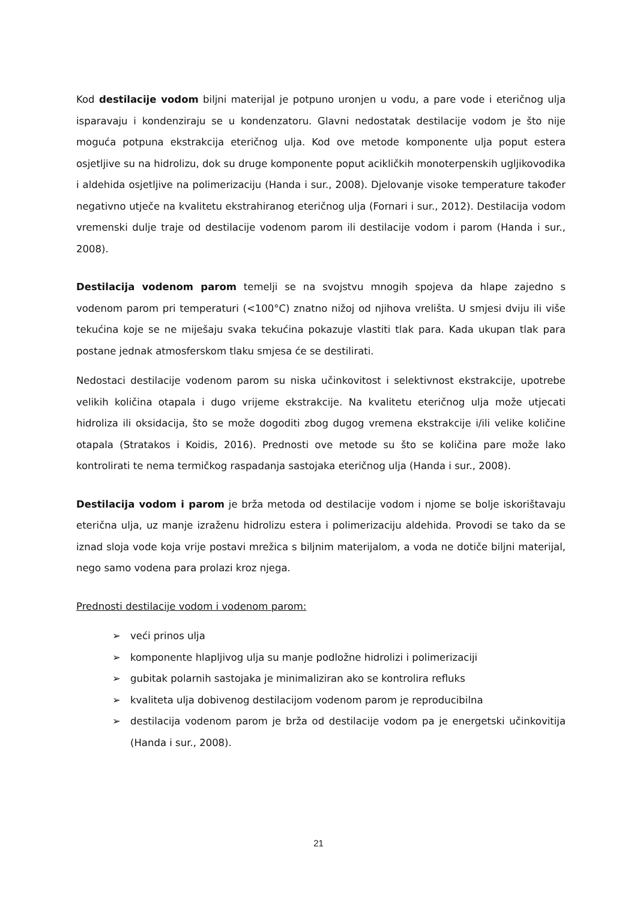Kod destilacije vodom biljni materijal je potpuno uronjen u vodu, a pare vode i eteričnog ulja isparavaju i kondenziraju se u kondenzatoru. Glavni nedostatak destilacije vodom je što nije moguća potpuna ekstrakcija eteričnog ulja. Kod ove metode komponente ulja poput estera osjetljive su na hidrolizu, dok su druge komponente poput acikličkih monoterpenskih ugljikovodika i aldehida osjetljive na polimerizaciju (Handa i sur., 2008). Djelovanje visoke temperature također negativno utječe na kvalitetu ekstrahiranog eteričnog ulja (Fornari i sur., 2012). Destilacija vodom vremenski dulje traje od destilacije vodenom parom ili destilacije vodom i parom (Handa i sur., 2008).
Destilacija vodenom parom temelji se na svojstvu mnogih spojeva da hlape zajedno s vodenom parom pri temperaturi (<100°C) znatno nižoj od njihova vrelišta. U smjesi dviju ili više tekućina koje se ne miješaju svaka tekućina pokazuje vlastiti tlak para. Kada ukupan tlak para postane jednak atmosferskom tlaku smjesa će se destilirati.
Nedostaci destilacije vodenom parom su niska učinkovitost i selektivnost ekstrakcije, upotrebe velikih količina otapala i dugo vrijeme ekstrakcije. Na kvalitetu eteričnog ulja može utjecati hidroliza ili oksidacija, što se može dogoditi zbog dugog vremena ekstrakcije i/ili velike količine otapala (Stratakos i Koidis, 2016). Prednosti ove metode su što se količina pare može lako kontrolirati te nema termičkog raspadanja sastojaka eteričnog ulja (Handa i sur., 2008).
Destilacija vodom i parom je brža metoda od destilacije vodom i njome se bolje iskorištavaju eterična ulja, uz manje izraženu hidrolizu estera i polimerizaciju aldehida. Provodi se tako da se iznad sloja vode koja vrije postavi mrežica s biljnim materijalom, a voda ne dotiče biljni materijal, nego samo vodena para prolazi kroz njega.
Prednosti destilacije vodom i vodenom parom:
➢ veći prinos ulja
➢ komponente hlapljivog ulja su manje podložne hidrolizi i polimerizaciji
➢ gubitak polarnih sastojaka je minimaliziran ako se kontrolira refluks
➢ kvaliteta ulja dobivenog destilacijom vodenom parom je reproducibilna
➢ destilacija vodenom parom je brža od destilacije vodom pa je energetski učinkovitija (Handa i sur., 2008).
21